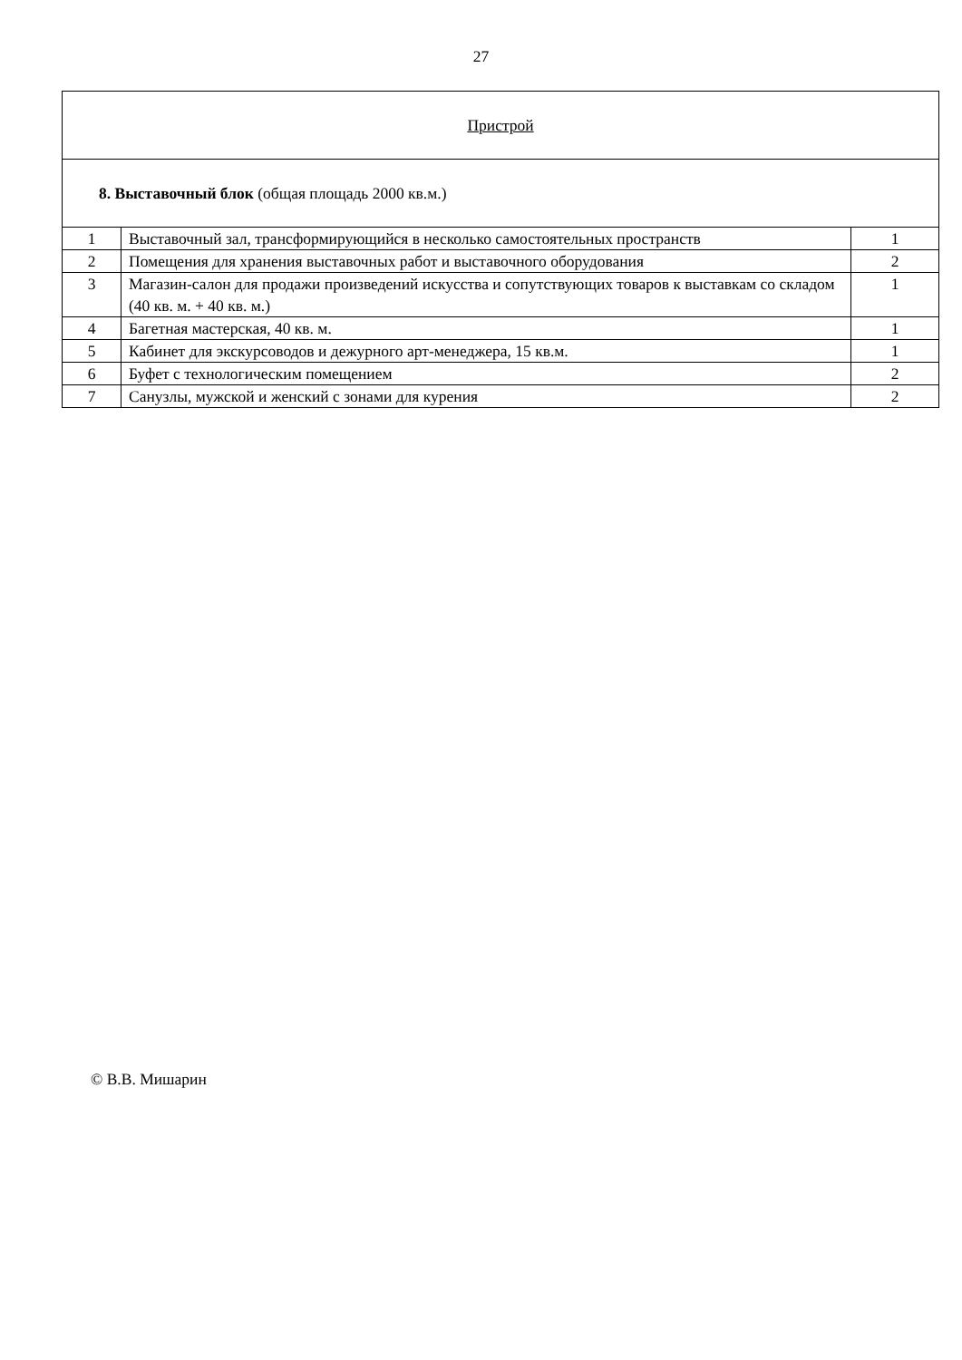27
| Пристрой | | |
| 8. Выставочный блок (общая площадь 2000 кв.м.) | | |
| 1 | Выставочный зал, трансформирующийся в несколько самостоятельных пространств | 1 |
| 2 | Помещения для хранения выставочных работ и выставочного оборудования | 2 |
| 3 | Магазин-салон для продажи произведений искусства и сопутствующих товаров к выставкам со складом (40 кв. м. + 40 кв. м.) | 1 |
| 4 | Багетная мастерская, 40 кв. м. | 1 |
| 5 | Кабинет для экскурсоводов и дежурного арт-менеджера, 15 кв.м. | 1 |
| 6 | Буфет с технологическим помещением | 2 |
| 7 | Санузлы, мужской и женский с зонами для курения | 2 |
© В.В. Мишарин